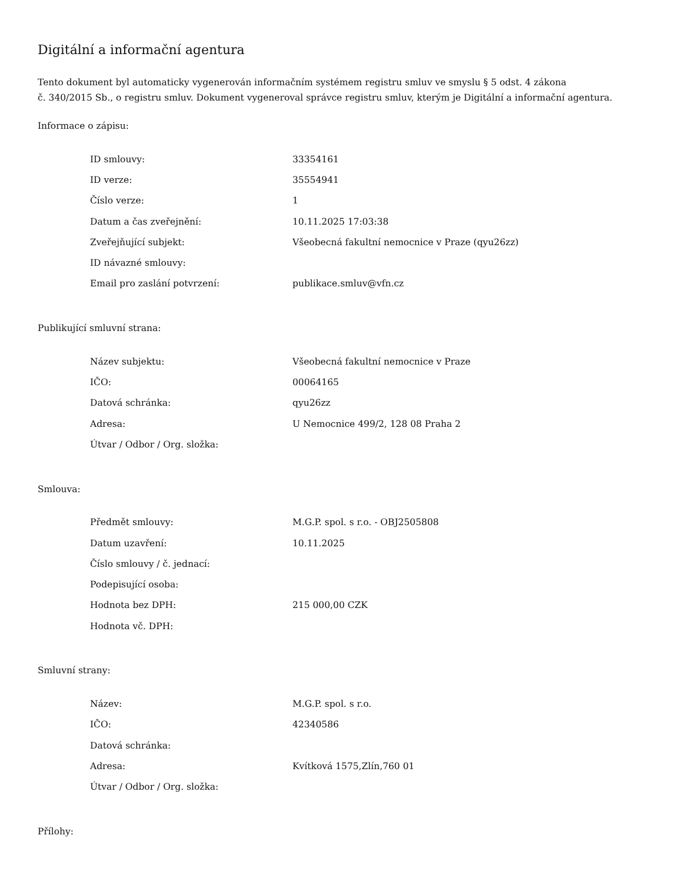Digitální a informační agentura
Tento dokument byl automaticky vygenerován informačním systémem registru smluv ve smyslu § 5 odst. 4 zákona
č. 340/2015 Sb., o registru smluv. Dokument vygeneroval správce registru smluv, kterým je Digitální a informační agentura.
Informace o zápisu:
| ID smlouvy: | 33354161 |
| ID verze: | 35554941 |
| Číslo verze: | 1 |
| Datum a čas zveřejnění: | 10.11.2025 17:03:38 |
| Zveřejňující subjekt: | Všeobecná fakultní nemocnice v Praze (qyu26zz) |
| ID návazné smlouvy: | |
| Email pro zaslání potvrzení: | publikace.smluv@vfn.cz |
Publikující smluvní strana:
| Název subjektu: | Všeobecná fakultní nemocnice v Praze |
| IČO: | 00064165 |
| Datová schránka: | qyu26zz |
| Adresa: | U Nemocnice 499/2, 128 08 Praha 2 |
| Útvar / Odbor / Org. složka: | |
Smlouva:
| Předmět smlouvy: | M.G.P. spol. s r.o. - OBJ2505808 |
| Datum uzavření: | 10.11.2025 |
| Číslo smlouvy / č. jednací: | |
| Podepisující osoba: | |
| Hodnota bez DPH: | 215 000,00 CZK |
| Hodnota vč. DPH: | |
Smluvní strany:
| Název: | M.G.P. spol. s r.o. |
| IČO: | 42340586 |
| Datová schránka: | |
| Adresa: | Kvítková 1575,Zlín,760 01 |
| Útvar / Odbor / Org. složka: | |
Přílohy: